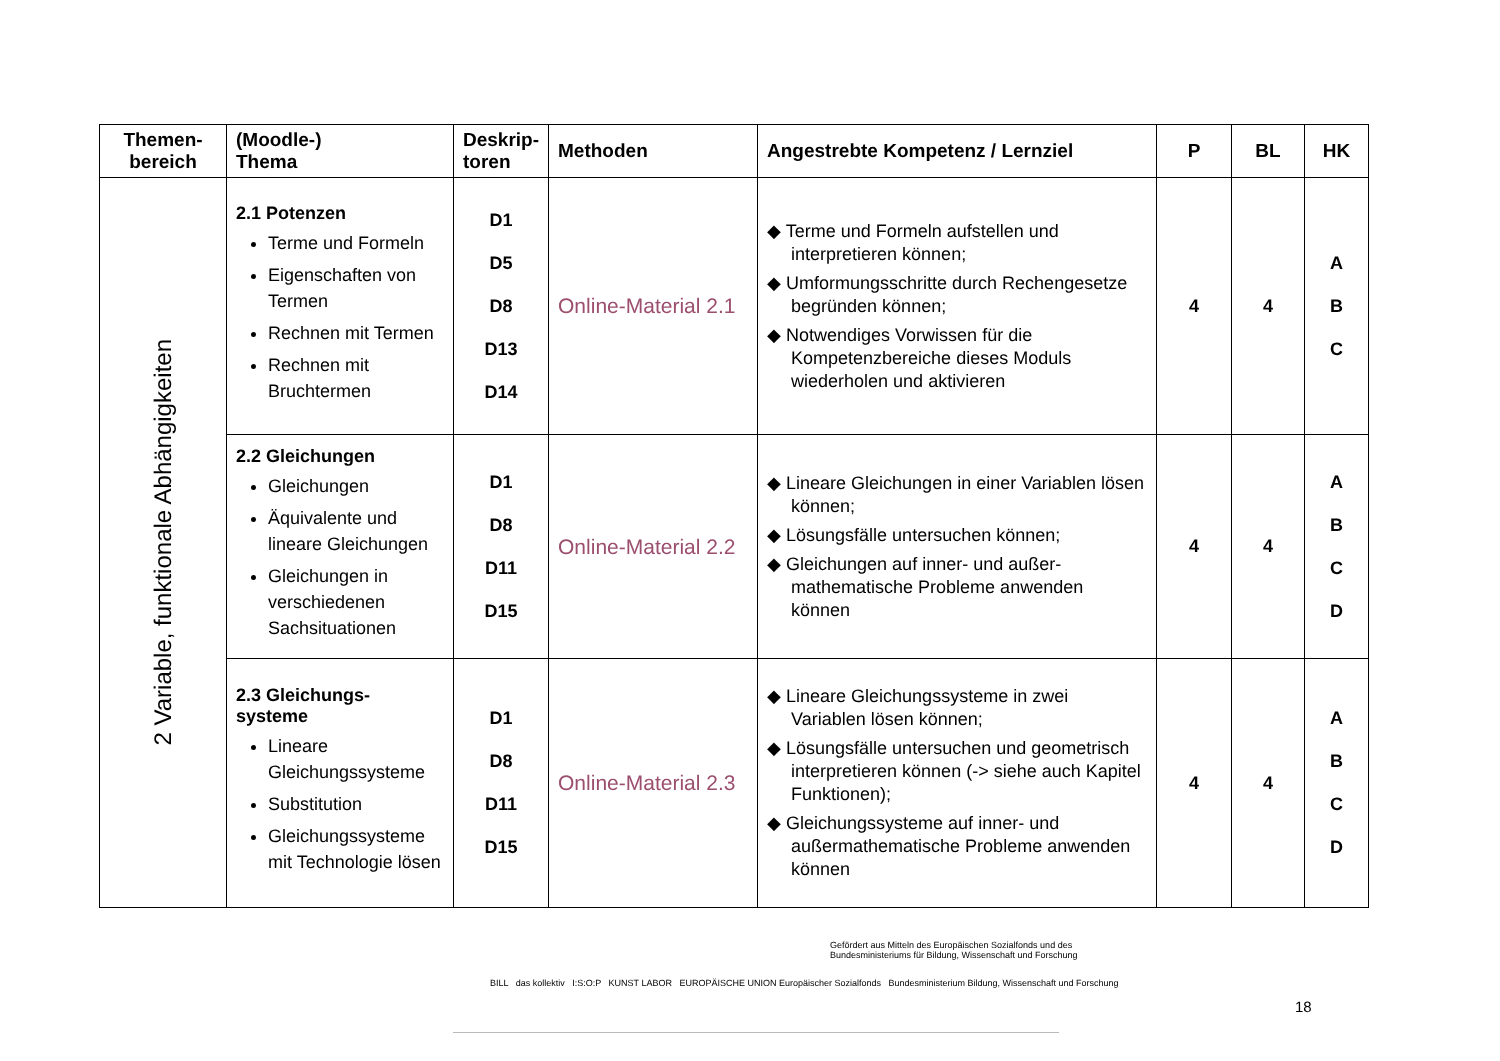| Themen- bereich | (Moodle-) Thema | Deskrip- toren | Methoden | Angestrebte Kompetenz / Lernziel | P | BL | HK |
| --- | --- | --- | --- | --- | --- | --- | --- |
| 2 Variable, funktionale Abhängigkeiten | 2.1 Potenzen Terme und Formeln Eigenschaften von Termen Rechnen mit Termen Rechnen mit Bruchtermen | D1 D5 D8 D13 D14 | Online-Material 2.1 | ◆ Terme und Formeln aufstellen und interpretieren können; ◆ Umformungsschritte durch Rechengesetze begründen können; ◆ Notwendiges Vorwissen für die Kompetenzbereiche dieses Moduls wiederholen und aktivieren | 4 | 4 | A B C |
| | 2.2 Gleichungen Gleichungen Äquivalente und lineare Gleichungen Gleichungen in verschiedenen Sachsituationen | D1 D8 D11 D15 | Online-Material 2.2 | ◆ Lineare Gleichungen in einer Variablen lösen können; ◆ Lösungsfälle untersuchen können; ◆ Gleichungen auf inner- und außer-mathematische Probleme anwenden können | 4 | 4 | A B C D |
| | 2.3 Gleichungs- systeme Lineare Gleichungssysteme Substitution Gleichungssysteme mit Technologie lösen | D1 D8 D11 D15 | Online-Material 2.3 | ◆ Lineare Gleichungssysteme in zwei Variablen lösen können; ◆ Lösungsfälle untersuchen und geometrisch interpretieren können (-> siehe auch Kapitel Funktionen); ◆ Gleichungssysteme auf inner- und außermathematische Probleme anwenden können | 4 | 4 | A B C D |
Gefördert aus Mitteln des Europäischen Sozialfonds und des
Bundesministeriums für Bildung, Wissenschaft und Forschung
BILL das kollektiv I:S:O:P KUNST LABOR EUROPÄISCHE UNION Europäischer Sozialfonds Bundesministerium Bildung, Wissenschaft und Forschung
18